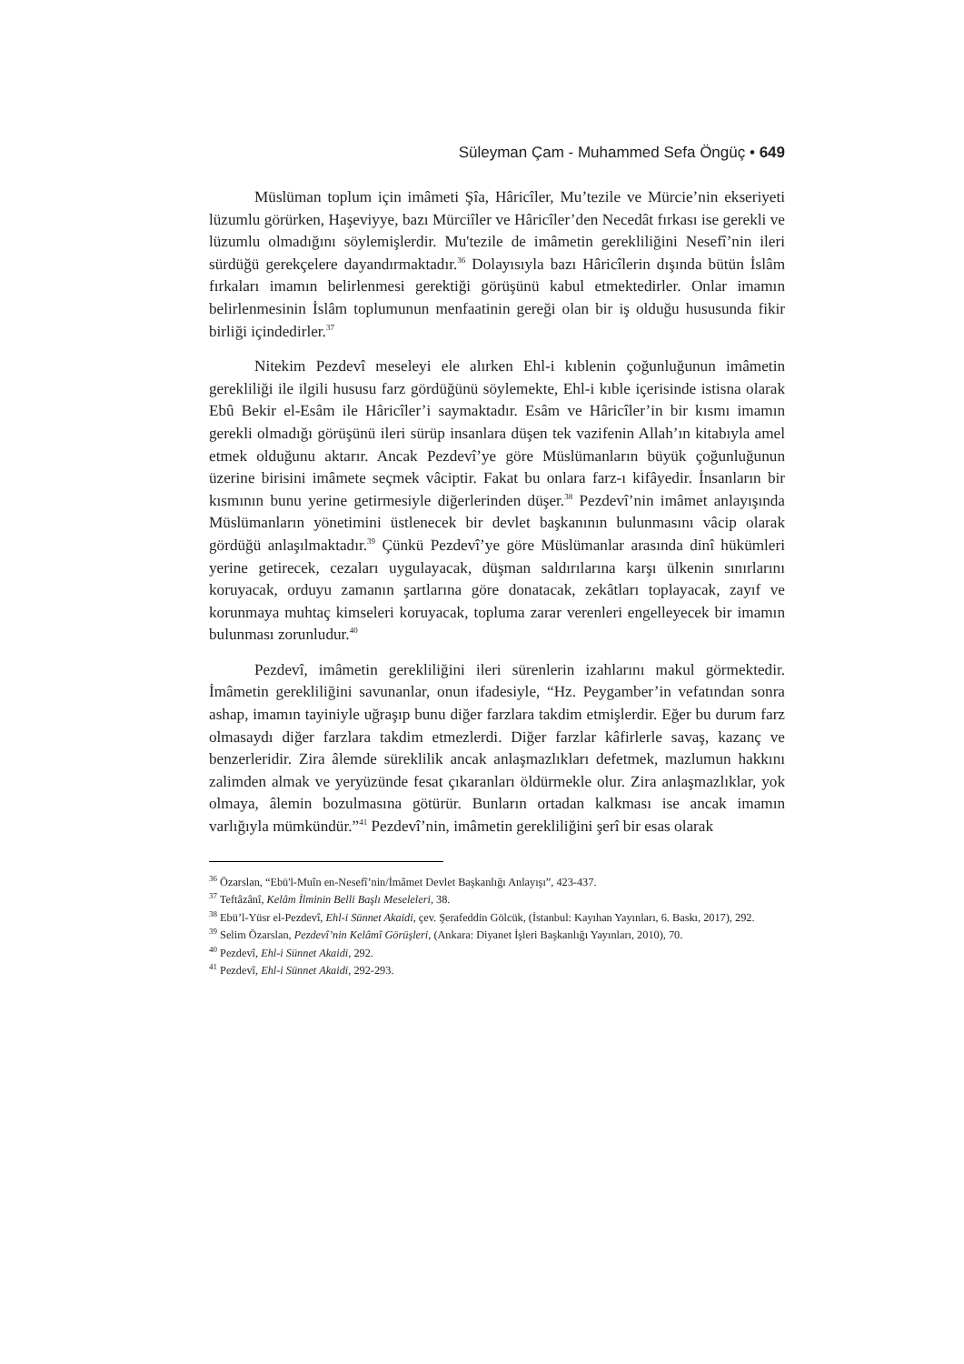Süleyman Çam - Muhammed Sefa Öngüç • 649
Müslüman toplum için imâmeti Şîa, Hâricîler, Mu’tezile ve Mürcie’nin ekseriyeti lüzumlu görürken, Haşeviyye, bazı Mürciîler ve Hâricîler’den Necedât fırkası ise gerekli ve lüzumlu olmadığını söylemişlerdir. Mu'tezile de imâmetin gerekliliğini Nesefî’nin ileri sürdüğü gerekçelere dayandırmaktadır.<sup>36</sup> Dolayısıyla bazı Hâricîlerin dışında bütün İslâm fırkaları imamın belirlenmesi gerektiği görüşünü kabul etmektedirler. Onlar imamın belirlenmesinin İslâm toplumunun menfaatinin gereği olan bir iş olduğu hususunda fikir birliği içindedirler.<sup>37</sup>
Nitekim Pezdevî meseleyi ele alırken Ehl-i kıblenin çoğunluğunun imâmetin gerekliliği ile ilgili hususu farz gördüğünü söylemekte, Ehl-i kıble içerisinde istisna olarak Ebû Bekir el-Esâm ile Hâricîler’i saymaktadır. Esâm ve Hâricîler’in bir kısmı imamın gerekli olmadığı görüşünü ileri sürüp insanlara düşen tek vazifenin Allah’ın kitabıyla amel etmek olduğunu aktarır. Ancak Pezdevî’ye göre Müslümanların büyük çoğunluğunun üzerine birisini imâmete seçmek vâciptir. Fakat bu onlara farz-ı kifâyedir. İnsanların bir kısmının bunu yerine getirmesiyle diğerlerinden düşer.<sup>38</sup> Pezdevî’nin imâmet anlayışında Müslümanların yönetimini üstlenecek bir devlet başkanının bulunmasını vâcip olarak gördüğü anlaşılmaktadır.<sup>39</sup> Çünkü Pezdevî’ye göre Müslümanlar arasında dinî hükümleri yerine getirecek, cezaları uygulayacak, düşman saldırılarına karşı ülkenin sınırlarını koruyacak, orduyu zamanın şartlarına göre donatacak, zekâtları toplayacak, zayıf ve korunmaya muhtaç kimseleri koruyacak, topluma zarar verenleri engelleyecek bir imamın bulunması zorunludur.<sup>40</sup>
Pezdevî, imâmetin gerekliliğini ileri sürenlerin izahlarını makul görmektedir. İmâmetin gerekliliğini savunanlar, onun ifadesiyle, “Hz. Peygamber’in vefatından sonra ashap, imamın tayiniyle uğraşıp bunu diğer farzlara takdim etmişlerdir. Eğer bu durum farz olmasaydı diğer farzlara takdim etmezlerdi. Diğer farzlar kâfirlerle savaş, kazanç ve benzerleridir. Zira âlemde süreklilik ancak anlaşmazlıkları defetmek, mazlumun hakkını zalimden almak ve yeryüzünde fesat çıkaranları öldürmekle olur. Zira anlaşmazlıklar, yok olmaya, âlemin bozulmasına götürür. Bunların ortadan kalkması ise ancak imamın varlığıyla mümkündür.”<sup>41</sup> Pezdevî’nin, imâmetin gerekliliğini şerî bir esas olarak
<sup>36</sup> Özarslan, “Ebü'l-Muîn en-Nesefî’nin/İmâmet Devlet Başkanlığı Anlayışı”, 423-437.
<sup>37</sup> Teftâzânî, Kelâm İlminin Belli Başlı Meseleleri, 38.
<sup>38</sup> Ebü’l-Yüsr el-Pezdevî, Ehl-i Sünnet Akaidi, çev. Şerafeddin Gölcük, (İstanbul: Kayıhan Yayınları, 6. Baskı, 2017), 292.
<sup>39</sup> Selim Özarslan, Pezdevî’nin Kelâmî Görüşleri, (Ankara: Diyanet İşleri Başkanlığı Yayınları, 2010), 70.
<sup>40</sup> Pezdevî, Ehl-i Sünnet Akaidi, 292.
<sup>41</sup> Pezdevî, Ehl-i Sünnet Akaidi, 292-293.